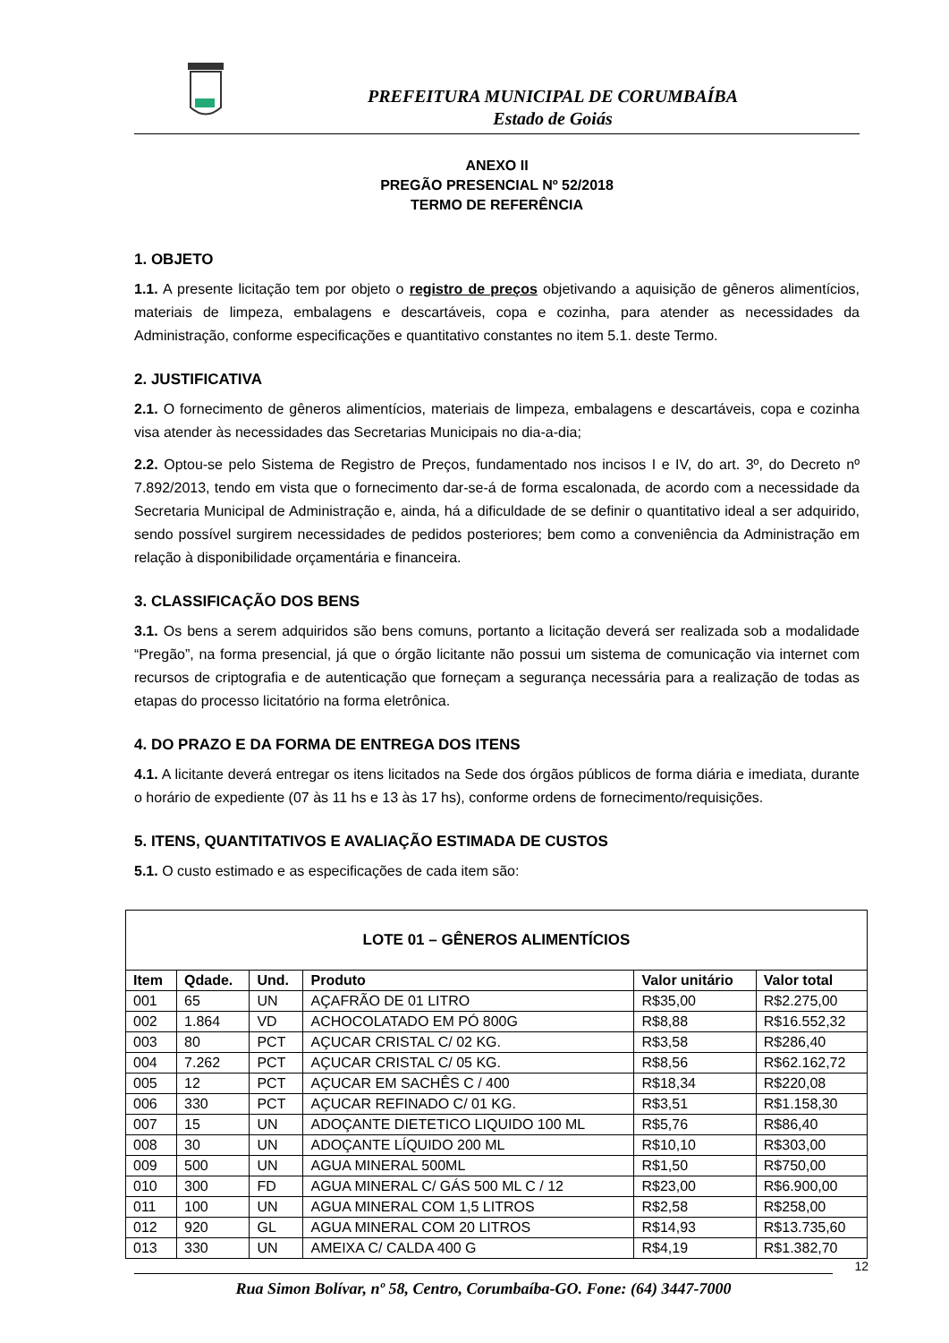PREFEITURA MUNICIPAL DE CORUMBAÍBA
Estado de Goiás
ANEXO II
PREGÃO PRESENCIAL Nº 52/2018
TERMO DE REFERÊNCIA
1. OBJETO
1.1. A presente licitação tem por objeto o registro de preços objetivando a aquisição de gêneros alimentícios, materiais de limpeza, embalagens e descartáveis, copa e cozinha, para atender as necessidades da Administração, conforme especificações e quantitativo constantes no item 5.1. deste Termo.
2. JUSTIFICATIVA
2.1. O fornecimento de gêneros alimentícios, materiais de limpeza, embalagens e descartáveis, copa e cozinha visa atender às necessidades das Secretarias Municipais no dia-a-dia;
2.2. Optou-se pelo Sistema de Registro de Preços, fundamentado nos incisos I e IV, do art. 3º, do Decreto nº 7.892/2013, tendo em vista que o fornecimento dar-se-á de forma escalonada, de acordo com a necessidade da Secretaria Municipal de Administração e, ainda, há a dificuldade de se definir o quantitativo ideal a ser adquirido, sendo possível surgirem necessidades de pedidos posteriores; bem como a conveniência da Administração em relação à disponibilidade orçamentária e financeira.
3. CLASSIFICAÇÃO DOS BENS
3.1. Os bens a serem adquiridos são bens comuns, portanto a licitação deverá ser realizada sob a modalidade “Pregão”, na forma presencial, já que o órgão licitante não possui um sistema de comunicação via internet com recursos de criptografia e de autenticação que forneçam a segurança necessária para a realização de todas as etapas do processo licitatório na forma eletrônica.
4. DO PRAZO E DA FORMA DE ENTREGA DOS ITENS
4.1. A licitante deverá entregar os itens licitados na Sede dos órgãos públicos de forma diária e imediata, durante o horário de expediente (07 às 11 hs e 13 às 17 hs), conforme ordens de fornecimento/requisições.
5. ITENS, QUANTITATIVOS E AVALIAÇÃO ESTIMADA DE CUSTOS
5.1. O custo estimado e as especificações de cada item são:
| LOTE 01 – GÊNEROS ALIMENTÍCIOS | | | | | |
| --- | --- | --- | --- | --- | --- |
| Item | Qdade. | Und. | Produto | Valor unitário | Valor total |
| 001 | 65 | UN | AÇAFRÃO DE 01 LITRO | R$35,00 | R$2.275,00 |
| 002 | 1.864 | VD | ACHOCOLATADO EM PÓ 800G | R$8,88 | R$16.552,32 |
| 003 | 80 | PCT | AÇUCAR CRISTAL C/ 02 KG. | R$3,58 | R$286,40 |
| 004 | 7.262 | PCT | AÇUCAR CRISTAL C/ 05 KG. | R$8,56 | R$62.162,72 |
| 005 | 12 | PCT | AÇUCAR EM SACHÊS C / 400 | R$18,34 | R$220,08 |
| 006 | 330 | PCT | AÇUCAR REFINADO C/ 01 KG. | R$3,51 | R$1.158,30 |
| 007 | 15 | UN | ADOÇANTE DIETETICO LIQUIDO 100 ML | R$5,76 | R$86,40 |
| 008 | 30 | UN | ADOÇANTE LÍQUIDO 200 ML | R$10,10 | R$303,00 |
| 009 | 500 | UN | AGUA MINERAL 500ML | R$1,50 | R$750,00 |
| 010 | 300 | FD | AGUA MINERAL C/ GÁS 500 ML C / 12 | R$23,00 | R$6.900,00 |
| 011 | 100 | UN | AGUA MINERAL COM 1,5 LITROS | R$2,58 | R$258,00 |
| 012 | 920 | GL | AGUA MINERAL COM 20 LITROS | R$14,93 | R$13.735,60 |
| 013 | 330 | UN | AMEIXA C/ CALDA 400 G | R$4,19 | R$1.382,70 |
12
Rua Simon Bolívar, nº 58, Centro, Corumbaíba-GO. Fone: (64) 3447-7000